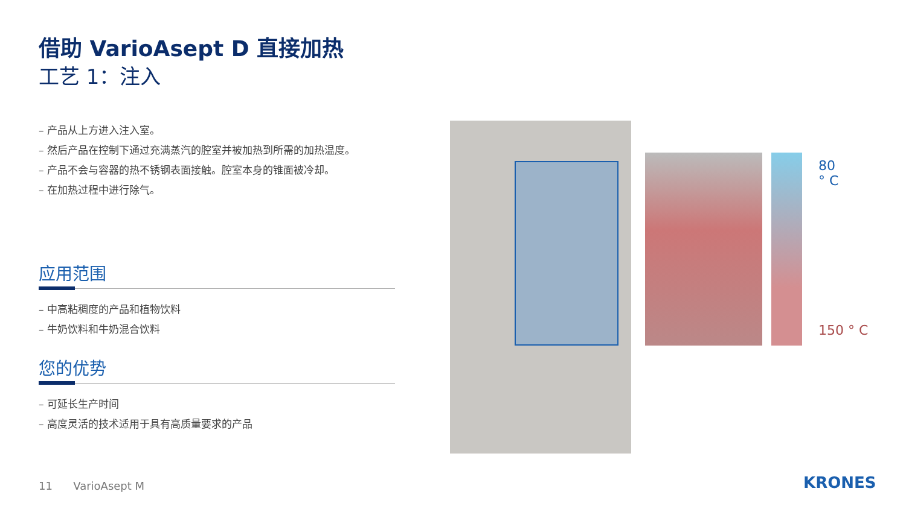借助 VarioAsept D 直接加热
工艺 1：注入
– 产品从上方进入注入室。
– 然后产品在控制下通过充满蒸汽的腔室并被加热到所需的加热温度。
– 产品不会与容器的热不锈钢表面接触。腔室本身的锥面被冷却。
– 在加热过程中进行除气。
应用范围
– 中高粘稠度的产品和植物饮料
– 牛奶饮料和牛奶混合饮料
您的优势
– 可延长生产时间
– 高度灵活的技术适用于具有高质量要求的产品
80
° C
150 ° C
11 VarioAsept M KRONES